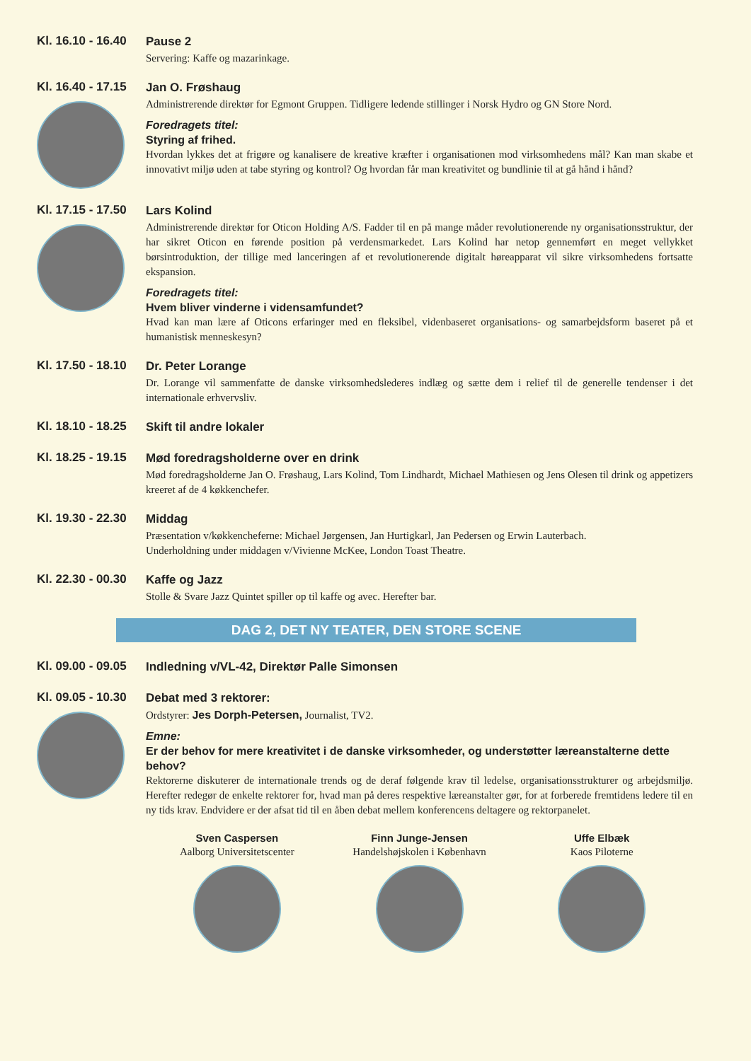Kl. 16.10 - 16.40
Pause 2
Servering: Kaffe og mazarinkage.
Kl. 16.40 - 17.15
Jan O. Frøshaug
Administrerende direktør for Egmont Gruppen. Tidligere ledende stillinger i Norsk Hydro og GN Store Nord.
Foredragets titel:
Styring af frihed.
Hvordan lykkes det at frigøre og kanalisere de kreative kræfter i organisationen mod virksomhedens mål? Kan man skabe et innovativt miljø uden at tabe styring og kontrol? Og hvordan får man kreativitet og bundlinie til at gå hånd i hånd?
Kl. 17.15 - 17.50
Lars Kolind
Administrerende direktør for Oticon Holding A/S. Fadder til en på mange måder revolutionerende ny organisationsstruktur, der har sikret Oticon en førende position på verdensmarkedet. Lars Kolind har netop gennemført en meget vellykket børsintroduktion, der tillige med lanceringen af et revolutionerende digitalt høreapparat vil sikre virksomhedens fortsatte ekspansion.
Foredragets titel:
Hvem bliver vinderne i vidensamfundet?
Hvad kan man lære af Oticons erfaringer med en fleksibel, videnbaseret organisations- og samarbejdsform baseret på et humanistisk menneskesyn?
Kl. 17.50 - 18.10
Dr. Peter Lorange
Dr. Lorange vil sammenfatte de danske virksomhedslederes indlæg og sætte dem i relief til de generelle tendenser i det internationale erhvervsliv.
Kl. 18.10 - 18.25
Skift til andre lokaler
Kl. 18.25 - 19.15
Mød foredragsholderne over en drink
Mød foredragsholderne Jan O. Frøshaug, Lars Kolind, Tom Lindhardt, Michael Mathiesen og Jens Olesen til drink og appetizers kreeret af de 4 køkkenchefer.
Kl. 19.30 - 22.30
Middag
Præsentation v/køkkencheferne: Michael Jørgensen, Jan Hurtigkarl, Jan Pedersen og Erwin Lauterbach.
Underholdning under middagen v/Vivienne McKee, London Toast Theatre.
Kl. 22.30 - 00.30
Kaffe og Jazz
Stolle & Svare Jazz Quintet spiller op til kaffe og avec. Herefter bar.
DAG 2, DET NY TEATER, DEN STORE SCENE
Kl. 09.00 - 09.05
Indledning v/VL-42, Direktør Palle Simonsen
Kl. 09.05 - 10.30
Debat med 3 rektorer:
Ordstyrer: Jes Dorph-Petersen, Journalist, TV2.
Emne:
Er der behov for mere kreativitet i de danske virksomheder, og understøtter læreanstalterne dette behov?
Rektorerne diskuterer de internationale trends og de deraf følgende krav til ledelse, organisationsstrukturer og arbejdsmiljø. Herefter redegør de enkelte rektorer for, hvad man på deres respektive læreanstalter gør, for at forberede fremtidens ledere til en ny tids krav. Endvidere er der afsat tid til en åben debat mellem konferencens deltagere og rektorpanelet.
Sven Caspersen
Aalborg Universitetscenter
Finn Junge-Jensen
Handelshøjskolen i København
Uffe Elbæk
Kaos Piloterne